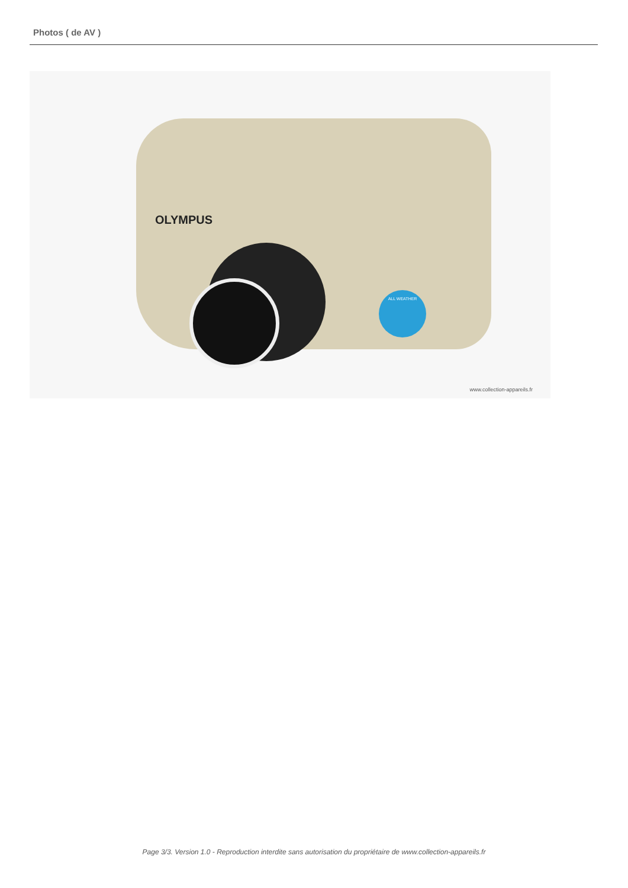Photos ( de AV )
OLYMPUS
ALL WEATHER
www.collection-appareils.fr
Page 3/3. Version 1.0 - Reproduction interdite sans autorisation du propriétaire de www.collection-appareils.fr